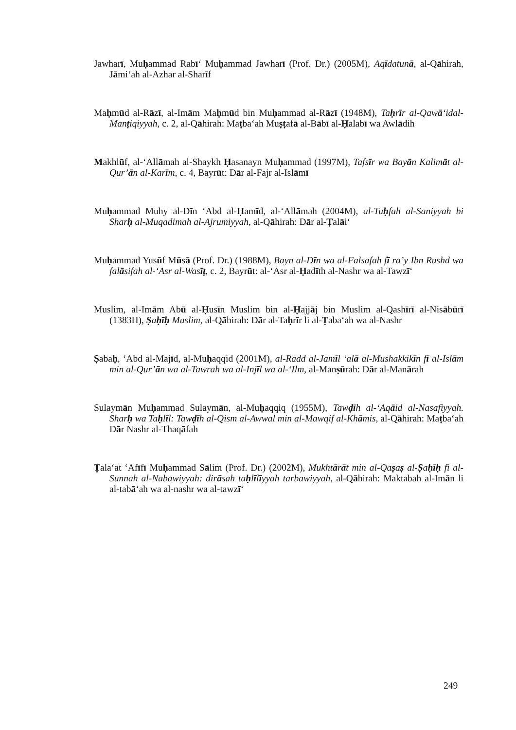Jawharī, Muḥammad Rabī‘ Muḥammad Jawharī (Prof. Dr.) (2005M), Aqīdatunā, al-Qāhirah, Jāmi‘ah al-Azhar al-Sharīf
Maḥmūd al-Rāzī, al-Imām Maḥmūd bin Muḥammad al-Rāzī (1948M), Taḥrīr al-Qawā‘idal-Manṭiqiyyah, c. 2, al-Qāhirah: Maṭba‘ah Muṣṭafā al-Bābī al-Ḥalabī wa Awlādih
Makhlūf, al-‘Allāmah al-Shaykh Ḥasanayn Muḥammad (1997M), Tafsīr wa Bayān Kalimāt al-Qur’ān al-Karīm, c. 4, Bayrūt: Dār al-Fajr al-Islāmī
Muḥammad Muhy al-Dīn ‘Abd al-Ḥamīd, al-‘Allāmah (2004M), al-Tuḥfah al-Saniyyah bi Sharḥ al-Muqadimah al-Ajrumiyyah, al-Qāhirah: Dār al-Ṭalāi‘
Muḥammad Yusūf Mūsā (Prof. Dr.) (1988M), Bayn al-Dīn wa al-Falsafah fī ra’y Ibn Rushd wa falāsifah al-‘Asr al-Wasīṭ, c. 2, Bayrūt: al-‘Asr al-Ḥadīth al-Nashr wa al-Tawzī‘
Muslim, al-Imām Abū al-Ḥusīn Muslim bin al-Ḥajjāj bin Muslim al-Qashīrī al-Nisābūrī (1383H), Ṣaḥīḥ Muslim, al-Qāhirah: Dār al-Taḥrīr li al-Ṭaba‘ah wa al-Nashr
Ṣabaḥ, ‘Abd al-Majīd, al-Muḥaqqid (2001M), al-Radd al-Jamīl ‘alā al-Mushakkikīn fī al-Islām min al-Qur’ān wa al-Tawrah wa al-Injīl wa al-‘Ilm, al-Manṣūrah: Dār al-Manārah
Sulaymān Muḥammad Sulaymān, al-Muḥaqqiq (1955M), Tawḍīh al-‘Aqāid al-Nasafiyyah. Sharḥ wa Taḥlīl: Tawḍīh al-Qism al-Awwal min al-Mawqif al-Khāmis, al-Qāhirah: Maṭba‘ah Dār Nashr al-Thaqāfah
Ṭala‘at ‘Afīfī Muḥammad Sālim (Prof. Dr.) (2002M), Mukhtārāt min al-Qaṣaṣ al-Ṣaḥīḥ fi al-Sunnah al-Nabawiyyah: dirāsah taḥlīlīyyah tarbawiyyah, al-Qāhirah: Maktabah al-Imān li al-tabā‘ah wa al-nashr wa al-tawzī‘
249